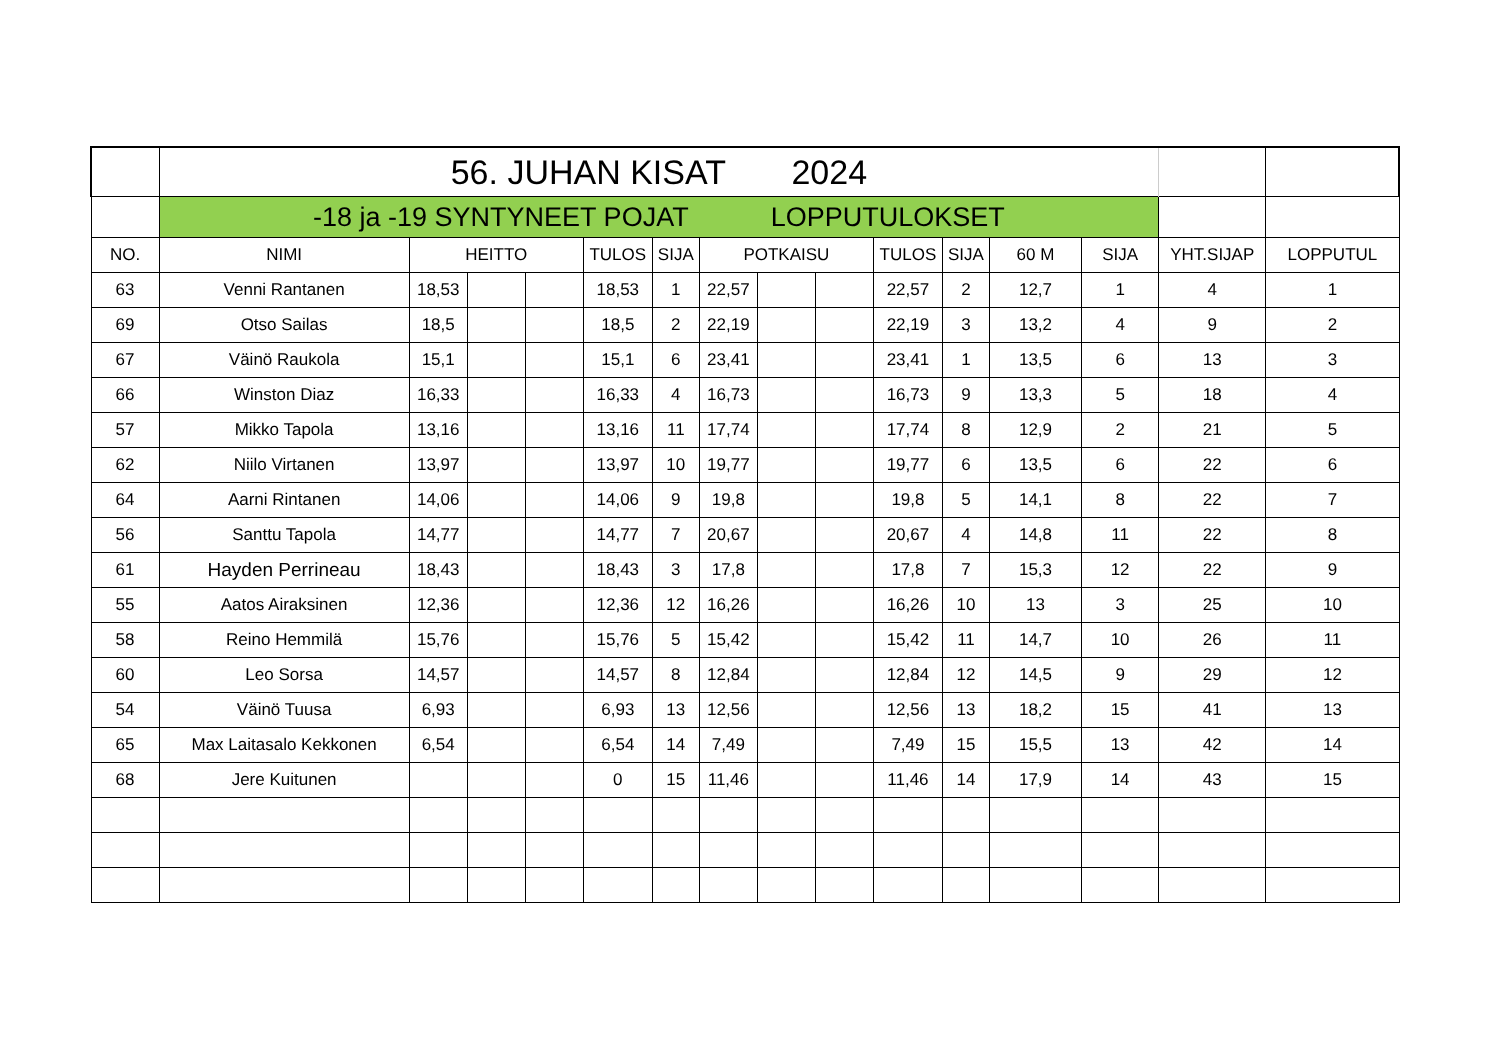| | 56. JUHAN KISAT 2024 | | | | | | | | | | | | | | |
| | -18 ja -19 SYNTYNEET POJAT LOPPUTULOKSET | | | | | | | | | | | | | | |
| NO. | NIMI | HEITTO | | | TULOS | SIJA | POTKAISU | | | TULOS | SIJA | 60 M | SIJA | YHT.SIJAP | LOPPUTUL |
| 63 | Venni Rantanen | 18,53 | | | 18,53 | 1 | 22,57 | | | 22,57 | 2 | 12,7 | 1 | 4 | 1 |
| 69 | Otso Sailas | 18,5 | | | 18,5 | 2 | 22,19 | | | 22,19 | 3 | 13,2 | 4 | 9 | 2 |
| 67 | Väinö Raukola | 15,1 | | | 15,1 | 6 | 23,41 | | | 23,41 | 1 | 13,5 | 6 | 13 | 3 |
| 66 | Winston Diaz | 16,33 | | | 16,33 | 4 | 16,73 | | | 16,73 | 9 | 13,3 | 5 | 18 | 4 |
| 57 | Mikko Tapola | 13,16 | | | 13,16 | 11 | 17,74 | | | 17,74 | 8 | 12,9 | 2 | 21 | 5 |
| 62 | Niilo Virtanen | 13,97 | | | 13,97 | 10 | 19,77 | | | 19,77 | 6 | 13,5 | 6 | 22 | 6 |
| 64 | Aarni Rintanen | 14,06 | | | 14,06 | 9 | 19,8 | | | 19,8 | 5 | 14,1 | 8 | 22 | 7 |
| 56 | Santtu Tapola | 14,77 | | | 14,77 | 7 | 20,67 | | | 20,67 | 4 | 14,8 | 11 | 22 | 8 |
| 61 | Hayden Perrineau | 18,43 | | | 18,43 | 3 | 17,8 | | | 17,8 | 7 | 15,3 | 12 | 22 | 9 |
| 55 | Aatos Airaksinen | 12,36 | | | 12,36 | 12 | 16,26 | | | 16,26 | 10 | 13 | 3 | 25 | 10 |
| 58 | Reino Hemmilä | 15,76 | | | 15,76 | 5 | 15,42 | | | 15,42 | 11 | 14,7 | 10 | 26 | 11 |
| 60 | Leo Sorsa | 14,57 | | | 14,57 | 8 | 12,84 | | | 12,84 | 12 | 14,5 | 9 | 29 | 12 |
| 54 | Väinö Tuusa | 6,93 | | | 6,93 | 13 | 12,56 | | | 12,56 | 13 | 18,2 | 15 | 41 | 13 |
| 65 | Max Laitasalo Kekkonen | 6,54 | | | 6,54 | 14 | 7,49 | | | 7,49 | 15 | 15,5 | 13 | 42 | 14 |
| 68 | Jere Kuitunen | | | | 0 | 15 | 11,46 | | | 11,46 | 14 | 17,9 | 14 | 43 | 15 |